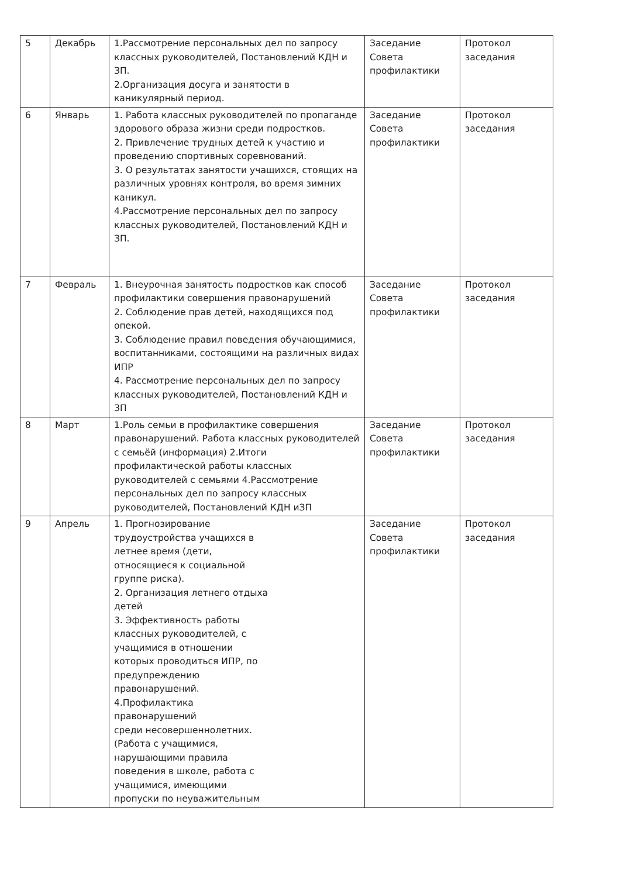| 5 | Декабрь | 1.Рассмотрение персональных дел по запросу классных руководителей, Постановлений КДН и ЗП. 2.Организация досуга и занятости в каникулярный период. | Заседание Совета профилактики | Протокол заседания |
| 6 | Январь | 1. Работа классных руководителей по пропаганде здорового образа жизни среди подростков. 2. Привлечение трудных детей к участию и проведению спортивных соревнований. 3. О результатах занятости учащихся, стоящих на различных уровнях контроля, во время зимних каникул. 4.Рассмотрение персональных дел по запросу классных руководителей, Постановлений КДН и ЗП. | Заседание Совета профилактики | Протокол заседания |
| 7 | Февраль | 1. Внеурочная занятость подростков как способ профилактики совершения правонарушений 2. Соблюдение прав детей, находящихся под опекой. 3. Соблюдение правил поведения обучающимися, воспитанниками, состоящими на различных видах ИПР 4. Рассмотрение персональных дел по запросу классных руководителей, Постановлений КДН и ЗП | Заседание Совета профилактики | Протокол заседания |
| 8 | Март | 1.Роль семьи в профилактике совершения правонарушений. Работа классных руководителей с семьёй (информация) 2.Итоги профилактической работы классных руководителей с семьями 4.Рассмотрение персональных дел по запросу классных руководителей, Постановлений КДН иЗП | Заседание Совета профилактики | Протокол заседания |
| 9 | Апрель | 1. Прогнозирование трудоустройства учащихся в летнее время (дети, относящиеся к социальной группе риска). 2. Организация летнего отдыха детей 3. Эффективность работы классных руководителей, с учащимися в отношении которых проводиться ИПР, по предупреждению правонарушений. 4.Профилактика правонарушений среди несовершеннолетних. (Работа с учащимися, нарушающими правила поведения в школе, работа с учащимися, имеющими пропуски по неуважительным | Заседание Совета профилактики | Протокол заседания |